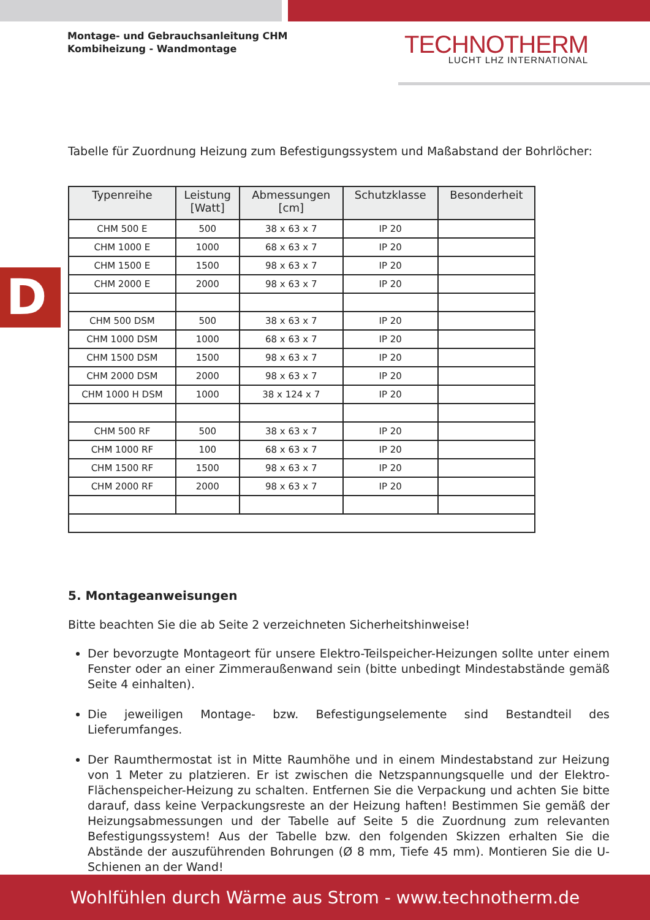Montage- und Gebrauchsanleitung CHM
Kombiheizung - Wandmontage
TECHNOTHERM
LUCHT LHZ INTERNATIONAL
D
Tabelle für Zuordnung Heizung zum Befestigungssystem und Maßabstand der Bohrlöcher:
| Typenreihe | Leistung [Watt] | Abmessungen [cm] | Schutzklasse | Besonderheit |
| --- | --- | --- | --- | --- |
| CHM 500 E | 500 | 38 x 63 x 7 | IP 20 | |
| CHM 1000 E | 1000 | 68 x 63 x 7 | IP 20 | |
| CHM 1500 E | 1500 | 98 x 63 x 7 | IP 20 | |
| CHM 2000 E | 2000 | 98 x 63 x 7 | IP 20 | |
| CHM 500 DSM | 500 | 38 x 63 x 7 | IP 20 | |
| CHM 1000 DSM | 1000 | 68 x 63 x 7 | IP 20 | |
| CHM 1500 DSM | 1500 | 98 x 63 x 7 | IP 20 | |
| CHM 2000 DSM | 2000 | 98 x 63 x 7 | IP 20 | |
| CHM 1000 H DSM | 1000 | 38 x 124 x 7 | IP 20 | |
| CHM 500 RF | 500 | 38 x 63 x 7 | IP 20 | |
| CHM 1000 RF | 100 | 68 x 63 x 7 | IP 20 | |
| CHM 1500 RF | 1500 | 98 x 63 x 7 | IP 20 | |
| CHM 2000 RF | 2000 | 98 x 63 x 7 | IP 20 | |
5. Montageanweisungen
Bitte beachten Sie die ab Seite 2 verzeichneten Sicherheitshinweise!
Der bevorzugte Montageort für unsere Elektro-Teilspeicher-Heizungen sollte unter einem Fenster oder an einer Zimmeraußenwand sein (bitte unbedingt Mindestabstände gemäß Seite 4 einhalten).
Die jeweiligen Montage- bzw. Befestigungselemente sind Bestandteil des Lieferumfanges.
Der Raumthermostat ist in Mitte Raumhöhe und in einem Mindestabstand zur Heizung von 1 Meter zu platzieren. Er ist zwischen die Netzspannungsquelle und der Elektro-Flächenspeicher-Heizung zu schalten. Entfernen Sie die Verpackung und achten Sie bitte darauf, dass keine Verpackungsreste an der Heizung haften! Bestimmen Sie gemäß der Heizungsabmessungen und der Tabelle auf Seite 5 die Zuordnung zum relevanten Befestigungssystem! Aus der Tabelle bzw. den folgenden Skizzen erhalten Sie die Abstände der auszuführenden Bohrungen (Ø 8 mm, Tiefe 45 mm). Montieren Sie die U-Schienen an der Wand!
Wohlfühlen durch Wärme aus Strom - www.technotherm.de